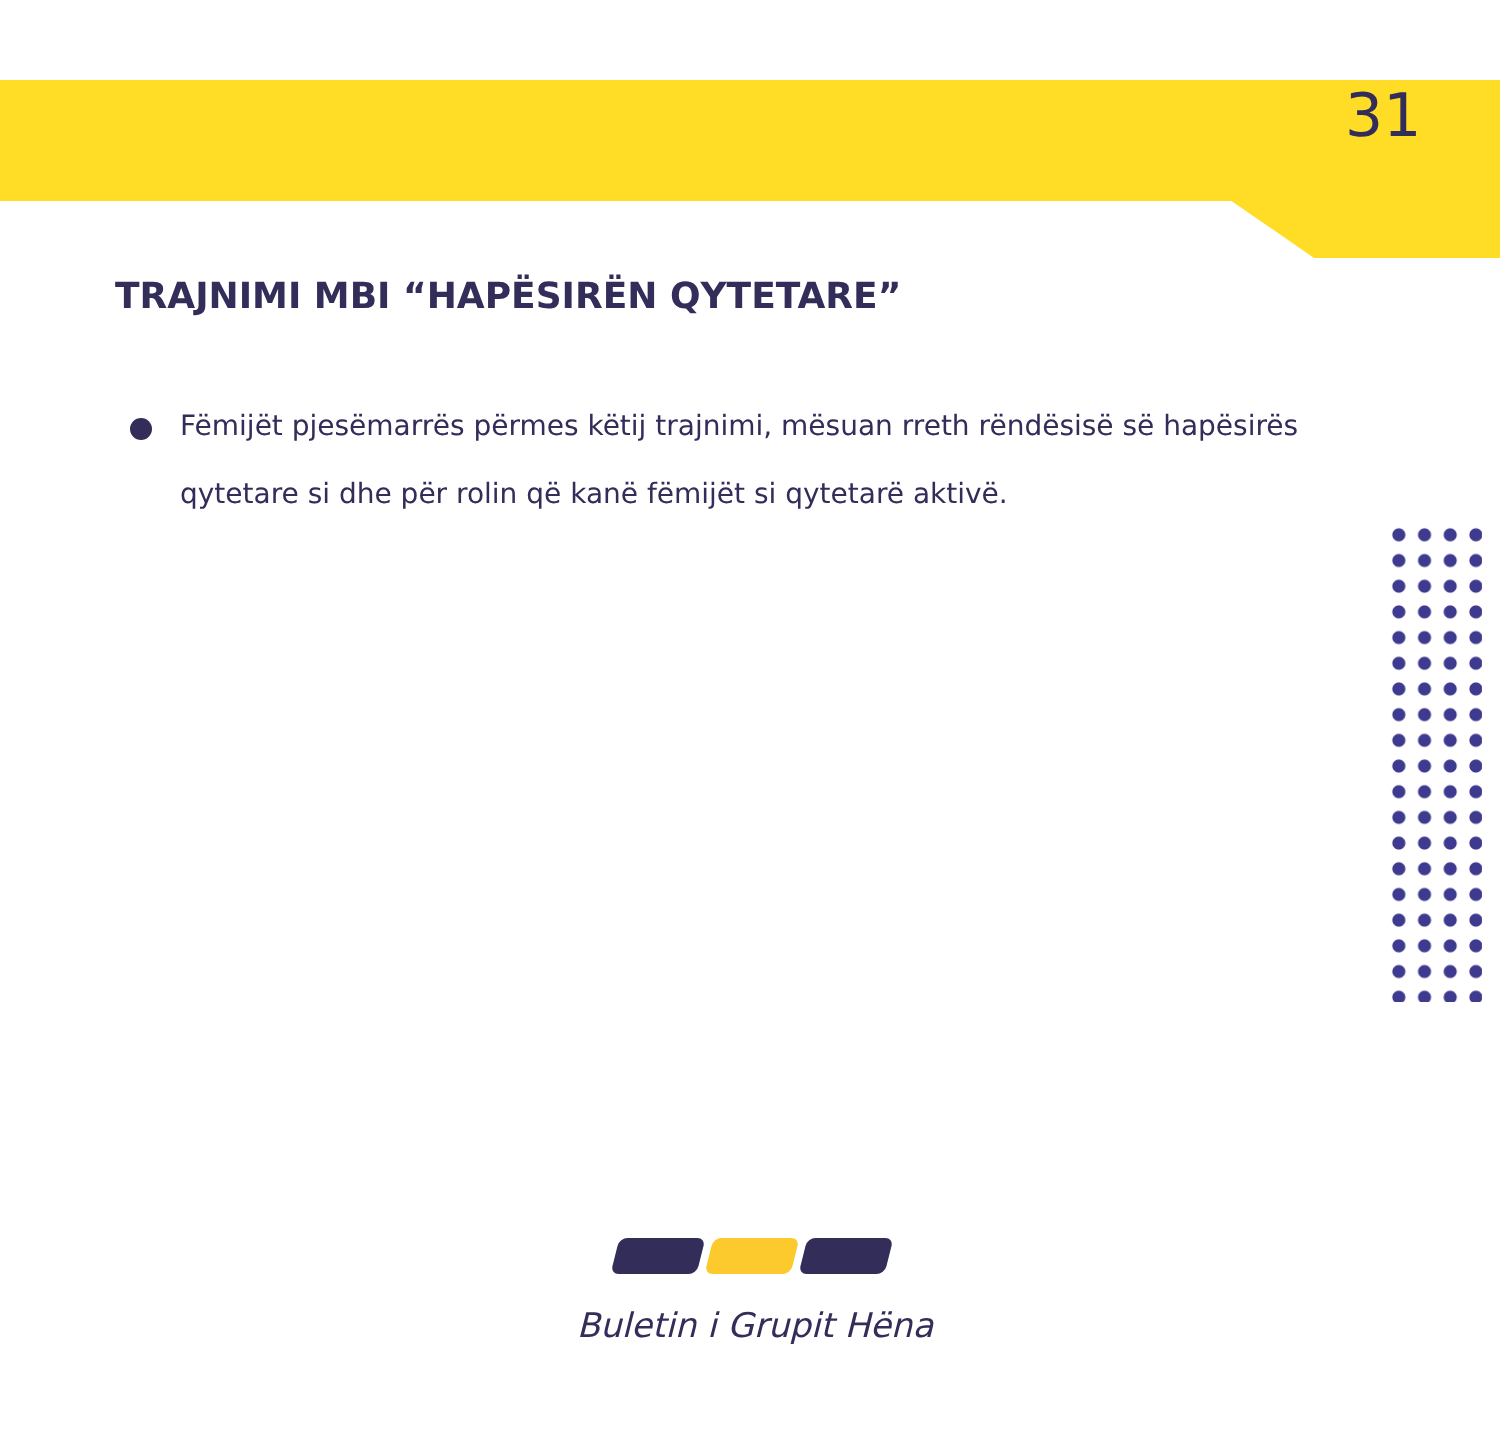31
TRAJNIMI MBI “HAPËSIRËN QYTETARE”
Fëmijët pjesëmarrës përmes këtij trajnimi, mësuan rreth rëndësisë së hapësirës qytetare si dhe për rolin që kanë fëmijët si qytetarë aktivë.
Buletin i Grupit Hëna